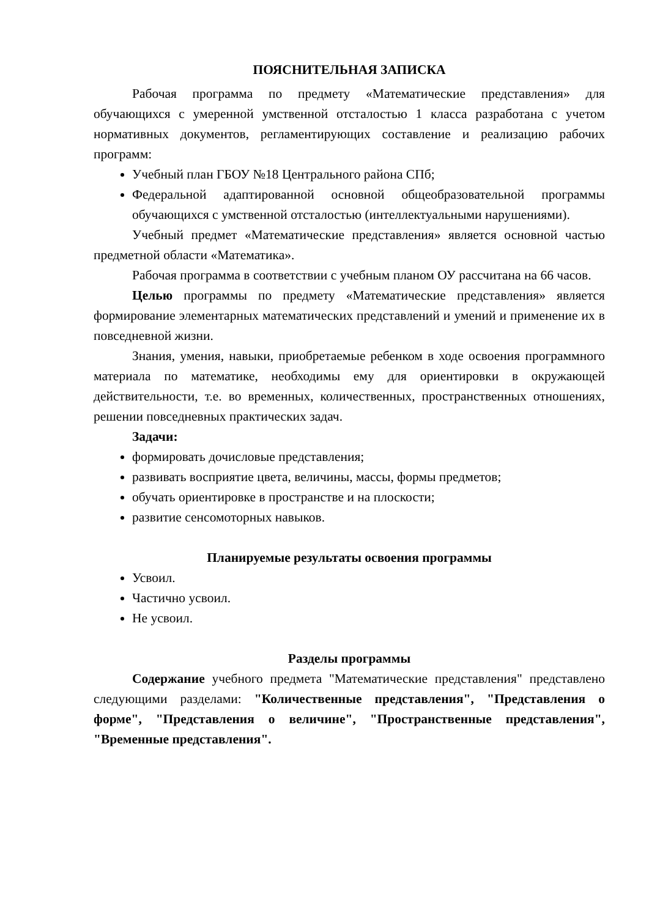ПОЯСНИТЕЛЬНАЯ ЗАПИСКА
Рабочая программа по предмету «Математические представления» для обучающихся с умеренной умственной отсталостью 1 класса разработана с учетом нормативных документов, регламентирующих составление и реализацию рабочих программ:
Учебный план ГБОУ №18 Центрального района СПб;
Федеральной адаптированной основной общеобразовательной программы обучающихся с умственной отсталостью (интеллектуальными нарушениями).
Учебный предмет «Математические представления» является основной частью предметной области «Математика».
Рабочая программа в соответствии с учебным планом ОУ рассчитана на 66 часов.
Целью программы по предмету «Математические представления» является формирование элементарных математических представлений и умений и применение их в повседневной жизни.
Знания, умения, навыки, приобретаемые ребенком в ходе освоения программного материала по математике, необходимы ему для ориентировки в окружающей действительности, т.е. во временных, количественных, пространственных отношениях, решении повседневных практических задач.
Задачи:
формировать дочисловые представления;
развивать восприятие цвета, величины, массы, формы предметов;
обучать ориентировке в пространстве и на плоскости;
развитие сенсомоторных навыков.
Планируемые результаты освоения программы
Усвоил.
Частично усвоил.
Не усвоил.
Разделы программы
Содержание учебного предмета "Математические представления" представлено следующими разделами: "Количественные представления", "Представления о форме", "Представления о величине", "Пространственные представления", "Временные представления".